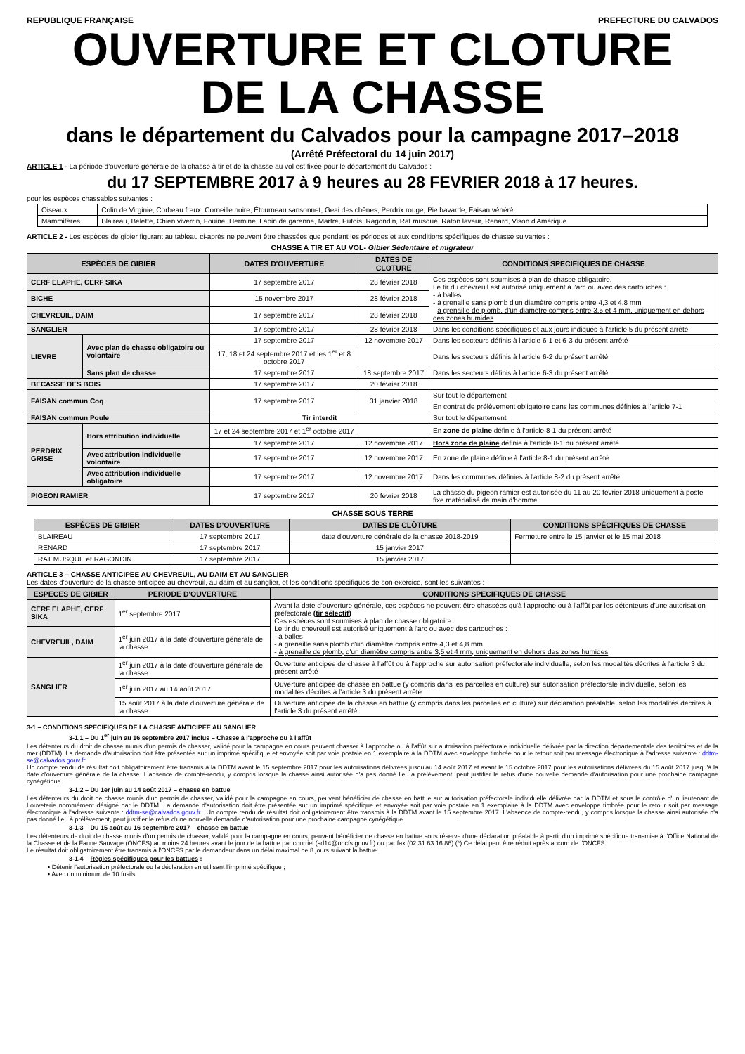REPUBLIQUE FRANÇAISE PREFECTURE DU CALVADOS
OUVERTURE ET CLOTURE
DE LA CHASSE
dans le département du Calvados pour la campagne 2017–2018
(Arrêté Préfectoral du 14 juin 2017)
ARTICLE 1 - La période d'ouverture générale de la chasse à tir et de la chasse au vol est fixée pour le département du Calvados :
du 17 SEPTEMBRE 2017 à 9 heures au 28 FEVRIER 2018 à 17 heures.
pour les espèces chassables suivantes :
| Oiseaux | Colin de Virginie, Corbeau freux, Corneille noire, Étourneau sansonnet, Geai des chênes, Perdrix rouge, Pie bavarde, Faisan vénéré |
| Mammifères | Blaireau, Belette, Chien viverrin, Fouine, Hermine, Lapin de garenne, Martre, Putois, Ragondin, Rat musqué, Raton laveur, Renard, Vison d'Amérique |
ARTICLE 2 - Les espèces de gibier figurant au tableau ci-après ne peuvent être chassées que pendant les périodes et aux conditions spécifiques de chasse suivantes :
CHASSE A TIR ET AU VOL- Gibier Sédentaire et migrateur
| ESPÈCES DE GIBIER | | DATES D'OUVERTURE | DATES DE CLOTURE | CONDITIONS SPECIFIQUES DE CHASSE |
| --- | --- | --- | --- | --- |
| CERF ELAPHE, CERF SIKA | | 17 septembre 2017 | 28 février 2018 | Ces espèces sont soumises à plan de chasse obligatoire. Le tir du chevreuil est autorisé uniquement à l'arc ou avec des cartouches : - à balles - à grenaille sans plomb d'un diamètre compris entre 4,3 et 4,8 mm - à grenaille de plomb, d'un diamètre compris entre 3,5 et 4 mm, uniquement en dehors des zones humides |
| BICHE | | 15 novembre 2017 | 28 février 2018 | |
| CHEVREUIL, DAIM | | 17 septembre 2017 | 28 février 2018 | |
| SANGLIER | | 17 septembre 2017 | 28 février 2018 | Dans les conditions spécifiques et aux jours indiqués à l'article 5 du présent arrêté |
| LIEVRE | Avec plan de chasse obligatoire ou volontaire | 17 septembre 2017 | 12 novembre 2017 | Dans les secteurs définis à l'article 6-1 et 6-3 du présent arrêté |
| | | 17, 18 et 24 septembre 2017 et les 1<sup>er</sup> et 8 octobre 2017 | | Dans les secteurs définis à l'article 6-2 du présent arrêté |
| | Sans plan de chasse | 17 septembre 2017 | 18 septembre 2017 | Dans les secteurs définis à l'article 6-3 du présent arrêté |
| BECASSE DES BOIS | | 17 septembre 2017 | 20 février 2018 | |
| FAISAN commun Coq | | 17 septembre 2017 | 31 janvier 2018 | Sur tout le département |
| | | | | En contrat de prélèvement obligatoire dans les communes définies à l'article 7-1 |
| FAISAN commun Poule | | Tir interdit | | Sur tout le département |
| PERDRIX GRISE | Hors attribution individuelle | 17 et 24 septembre 2017 et 1<sup>er</sup> octobre 2017 | | En zone de plaine définie à l'article 8-1 du présent arrêté |
| | | 17 septembre 2017 | 12 novembre 2017 | Hors zone de plaine définie à l'article 8-1 du présent arrêté |
| | Avec attribution individuelle volontaire | 17 septembre 2017 | 12 novembre 2017 | En zone de plaine définie à l'article 8-1 du présent arrêté |
| | Avec attribution individuelle obligatoire | 17 septembre 2017 | 12 novembre 2017 | Dans les communes définies à l'article 8-2 du présent arrêté |
| PIGEON RAMIER | | 17 septembre 2017 | 20 février 2018 | La chasse du pigeon ramier est autorisée du 11 au 20 février 2018 uniquement à poste fixe matérialisé de main d'homme |
CHASSE SOUS TERRE
| ESPÈCES DE GIBIER | DATES D'OUVERTURE | DATES DE CLÔTURE | CONDITIONS SPÉCIFIQUES DE CHASSE |
| --- | --- | --- | --- |
| BLAIREAU | 17 septembre 2017 | date d'ouverture générale de la chasse 2018-2019 | Fermeture entre le 15 janvier et le 15 mai 2018 |
| RENARD | 17 septembre 2017 | 15 janvier 2017 | |
| RAT MUSQUE et RAGONDIN | 17 septembre 2017 | 15 janvier 2017 | |
ARTICLE 3 – CHASSE ANTICIPEE AU CHEVREUIL, AU DAIM ET AU SANGLIER
Les dates d'ouverture de la chasse anticipée au chevreuil, au daim et au sanglier, et les conditions spécifiques de son exercice, sont les suivantes :
| ESPECES DE GIBIER | PERIODE D'OUVERTURE | CONDITIONS SPECIFIQUES DE CHASSE |
| --- | --- | --- |
| CERF ELAPHE, CERF SIKA | 1<sup>er</sup> septembre 2017 | Avant la date d'ouverture générale, ces espèces ne peuvent être chassées qu'à l'approche ou à l'affût par les détenteurs d'une autorisation préfectorale (tir sélectif) Ces espèces sont soumises à plan de chasse obligatoire. Le tir du chevreuil est autorisé uniquement à l'arc ou avec des cartouches : - à balles - à grenaille sans plomb d'un diamètre compris entre 4,3 et 4,8 mm - à grenaille de plomb, d'un diamètre compris entre 3,5 et 4 mm, uniquement en dehors des zones humides |
| CHEVREUIL, DAIM | 1<sup>er</sup> juin 2017 à la date d'ouverture générale de la chasse | |
| SANGLIER | 1<sup>er</sup> juin 2017 à la date d'ouverture générale de la chasse | Ouverture anticipée de chasse à l'affût ou à l'approche sur autorisation préfectorale individuelle, selon les modalités décrites à l'article 3 du présent arrêté |
| | 1<sup>er</sup> juin 2017 au 14 août 2017 | Ouverture anticipée de chasse en battue (y compris dans les parcelles en culture) sur autorisation préfectorale individuelle, selon les modalités décrites à l'article 3 du présent arrêté |
| | 15 août 2017 à la date d'ouverture générale de la chasse | Ouverture anticipée de la chasse en battue (y compris dans les parcelles en culture) sur déclaration préalable, selon les modalités décrites à l'article 3 du présent arrêté |
3-1 – CONDITIONS SPECIFIQUES DE LA CHASSE ANTICIPEE AU SANGLIER
3-1.1 – Du 1<sup>er</sup> juin au 16 septembre 2017 inclus – Chasse à l'approche ou à l'affût
Les détenteurs du droit de chasse munis d'un permis de chasser, validé pour la campagne en cours peuvent chasser à l'approche ou à l'affût sur autorisation préfectorale individuelle délivrée par la direction départementale des territoires et de la mer (DDTM). La demande d'autorisation doit être présentée sur un imprimé spécifique et envoyée soit par voie postale en 1 exemplaire à la DDTM avec enveloppe timbrée pour le retour soit par message électronique à l'adresse suivante : ddtm-se@calvados.gouv.fr
Un compte rendu de résultat doit obligatoirement être transmis à la DDTM avant le 15 septembre 2017 pour les autorisations délivrées jusqu'au 14 août 2017 et avant le 15 octobre 2017 pour les autorisations délivrées du 15 août 2017 jusqu'à la date d'ouverture générale de la chasse. L'absence de compte-rendu, y compris lorsque la chasse ainsi autorisée n'a pas donné lieu à prélèvement, peut justifier le refus d'une nouvelle demande d'autorisation pour une prochaine campagne cynégétique.
3-1.2 – Du 1er juin au 14 août 2017 – chasse en battue
Les détenteurs du droit de chasse munis d'un permis de chasser, validé pour la campagne en cours, peuvent bénéficier de chasse en battue sur autorisation préfectorale individuelle délivrée par la DDTM et sous le contrôle d'un lieutenant de Louveterie nommément désigné par le DDTM. La demande d'autorisation doit être présentée sur un imprimé spécifique et envoyée soit par voie postale en 1 exemplaire à la DDTM avec enveloppe timbrée pour le retour soit par message électronique à l'adresse suivante : ddtm-se@calvados.gouv.fr . Un compte rendu de résultat doit obligatoirement être transmis à la DDTM avant le 15 septembre 2017. L'absence de compte-rendu, y compris lorsque la chasse ainsi autorisée n'a pas donné lieu à prélèvement, peut justifier le refus d'une nouvelle demande d'autorisation pour une prochaine campagne cynégétique.
3-1.3 – Du 15 août au 16 septembre 2017 – chasse en battue
Les détenteurs de droit de chasse munis d'un permis de chasser, validé pour la campagne en cours, peuvent bénéficier de chasse en battue sous réserve d'une déclaration préalable à partir d'un imprimé spécifique transmise à l'Office National de la Chasse et de la Faune Sauvage (ONCFS) au moins 24 heures avant le jour de la battue par courriel (sd14@oncfs.gouv.fr) ou par fax (02.31.63.16.86) (*) Ce délai peut être réduit après accord de l'ONCFS.
Le résultat doit obligatoirement être transmis à l'ONCFS par le demandeur dans un délai maximal de 8 jours suivant la battue.
3-1.4 – Règles spécifiques pour les battues :
• Détenir l'autorisation préfectorale ou la déclaration en utilisant l'imprimé spécifique ;
• Avec un minimum de 10 fusils